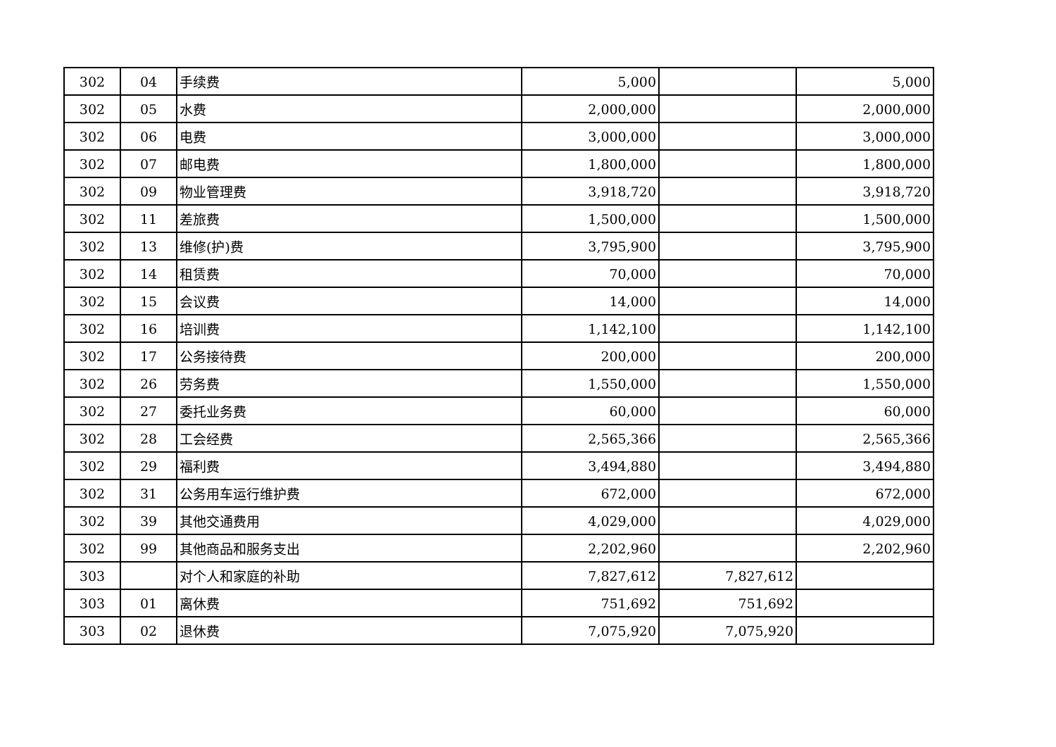| 302 | 04 | 手续费 | 5,000 | | 5,000 |
| 302 | 05 | 水费 | 2,000,000 | | 2,000,000 |
| 302 | 06 | 电费 | 3,000,000 | | 3,000,000 |
| 302 | 07 | 邮电费 | 1,800,000 | | 1,800,000 |
| 302 | 09 | 物业管理费 | 3,918,720 | | 3,918,720 |
| 302 | 11 | 差旅费 | 1,500,000 | | 1,500,000 |
| 302 | 13 | 维修(护)费 | 3,795,900 | | 3,795,900 |
| 302 | 14 | 租赁费 | 70,000 | | 70,000 |
| 302 | 15 | 会议费 | 14,000 | | 14,000 |
| 302 | 16 | 培训费 | 1,142,100 | | 1,142,100 |
| 302 | 17 | 公务接待费 | 200,000 | | 200,000 |
| 302 | 26 | 劳务费 | 1,550,000 | | 1,550,000 |
| 302 | 27 | 委托业务费 | 60,000 | | 60,000 |
| 302 | 28 | 工会经费 | 2,565,366 | | 2,565,366 |
| 302 | 29 | 福利费 | 3,494,880 | | 3,494,880 |
| 302 | 31 | 公务用车运行维护费 | 672,000 | | 672,000 |
| 302 | 39 | 其他交通费用 | 4,029,000 | | 4,029,000 |
| 302 | 99 | 其他商品和服务支出 | 2,202,960 | | 2,202,960 |
| 303 | | 对个人和家庭的补助 | 7,827,612 | 7,827,612 | |
| 303 | 01 | 离休费 | 751,692 | 751,692 | |
| 303 | 02 | 退休费 | 7,075,920 | 7,075,920 | |